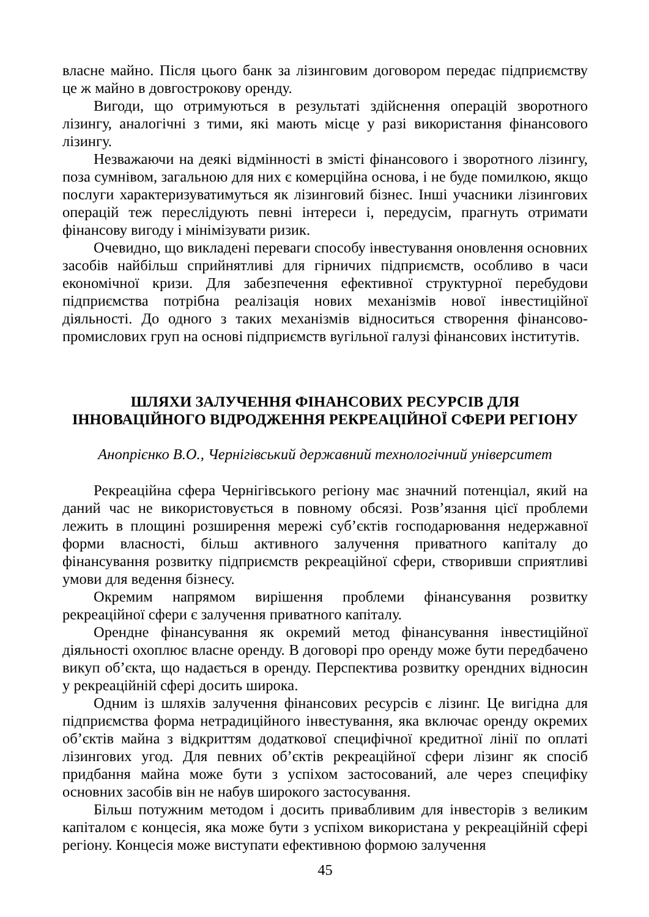власне майно. Після цього банк за лізинговим договором передає підприємству це ж майно в довгострокову оренду.
Вигоди, що отримуються в результаті здійснення операцій зворотного лізингу, аналогічні з тими, які мають місце у разі використання фінансового лізингу.
Незважаючи на деякі відмінності в змісті фінансового і зворотного лізингу, поза сумнівом, загальною для них є комерційна основа, і не буде помилкою, якщо послуги характеризуватимуться як лізинговий бізнес. Інші учасники лізингових операцій теж переслідують певні інтереси і, передусім, прагнуть отримати фінансову вигоду і мінімізувати ризик.
Очевидно, що викладені переваги способу інвестування оновлення основних засобів найбільш сприйнятливі для гірничих підприємств, особливо в часи економічної кризи. Для забезпечення ефективної структурної перебудови підприємства потрібна реалізація нових механізмів нової інвестиційної діяльності. До одного з таких механізмів відноситься створення фінансово-промислових груп на основі підприємств вугільної галузі фінансових інститутів.
ШЛЯХИ ЗАЛУЧЕННЯ ФІНАНСОВИХ РЕСУРСІВ ДЛЯ
ІННОВАЦІЙНОГО ВІДРОДЖЕННЯ РЕКРЕАЦІЙНОЇ СФЕРИ РЕГІОНУ
Анопрієнко В.О., Чернігівський державний технологічний університет
Рекреаційна сфера Чернігівського регіону має значний потенціал, який на даний час не використовується в повному обсязі. Розв’язання цієї проблеми лежить в площині розширення мережі суб’єктів господарювання недержавної форми власності, більш активного залучення приватного капіталу до фінансування розвитку підприємств рекреаційної сфери, створивши сприятливі умови для ведення бізнесу.
Окремим напрямом вирішення проблеми фінансування розвитку рекреаційної сфери є залучення приватного капіталу.
Орендне фінансування як окремий метод фінансування інвестиційної діяльності охоплює власне оренду. В договорі про оренду може бути передбачено викуп об’єкта, що надається в оренду. Перспектива розвитку орендних відносин у рекреаційній сфері досить широка.
Одним із шляхів залучення фінансових ресурсів є лізинг. Це вигідна для підприємства форма нетрадиційного інвестування, яка включає оренду окремих об’єктів майна з відкриттям додаткової специфічної кредитної лінії по оплаті лізингових угод. Для певних об’єктів рекреаційної сфери лізинг як спосіб придбання майна може бути з успіхом застосований, але через специфіку основних засобів він не набув широкого застосування.
Більш потужним методом і досить привабливим для інвесторів з великим капіталом є концесія, яка може бути з успіхом використана у рекреаційній сфері регіону. Концесія може виступати ефективною формою залучення
45